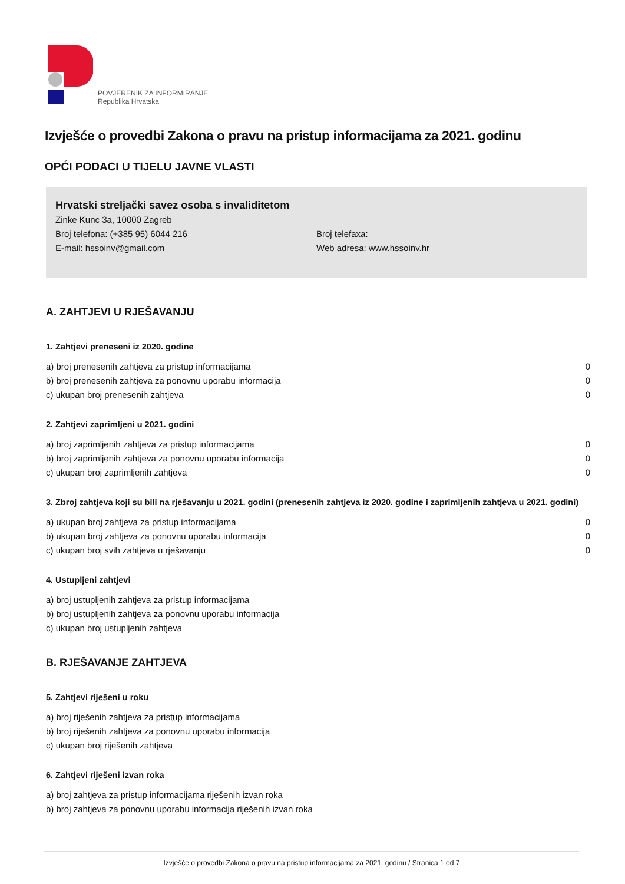POVJERENIK ZA INFORMIRANJE
Republika Hrvatska
Izvješće o provedbi Zakona o pravu na pristup informacijama za 2021. godinu
OPĆI PODACI U TIJELU JAVNE VLASTI
Hrvatski streljački savez osoba s invaliditetom
Zinke Kunc 3a, 10000 Zagreb
Broj telefona: (+385 95) 6044 216 Broj telefaxa:
E-mail: hssoinv@gmail.com Web adresa: www.hssoinv.hr
A. ZAHTJEVI U RJEŠAVANJU
1. Zahtjevi preneseni iz 2020. godine
| a) broj prenesenih zahtjeva za pristup informacijama | 0 |
| b) broj prenesenih zahtjeva za ponovnu uporabu informacija | 0 |
| c) ukupan broj prenesenih zahtjeva | 0 |
2. Zahtjevi zaprimljeni u 2021. godini
| a) broj zaprimljenih zahtjeva za pristup informacijama | 0 |
| b) broj zaprimljenih zahtjeva za ponovnu uporabu informacija | 0 |
| c) ukupan broj zaprimljenih zahtjeva | 0 |
3. Zbroj zahtjeva koji su bili na rješavanju u 2021. godini (prenesenih zahtjeva iz 2020. godine i zaprimljenih zahtjeva u 2021. godini)
| a) ukupan broj zahtjeva za pristup informacijama | 0 |
| b) ukupan broj zahtjeva za ponovnu uporabu informacija | 0 |
| c) ukupan broj svih zahtjeva u rješavanju | 0 |
4. Ustupljeni zahtjevi
| a) broj ustupljenih zahtjeva za pristup informacijama |
| b) broj ustupljenih zahtjeva za ponovnu uporabu informacija |
| c) ukupan broj ustupljenih zahtjeva |
B. RJEŠAVANJE ZAHTJEVA
5. Zahtjevi riješeni u roku
| a) broj riješenih zahtjeva za pristup informacijama |
| b) broj riješenih zahtjeva za ponovnu uporabu informacija |
| c) ukupan broj riješenih zahtjeva |
6. Zahtjevi riješeni izvan roka
| a) broj zahtjeva za pristup informacijama riješenih izvan roka |
| b) broj zahtjeva za ponovnu uporabu informacija riješenih izvan roka |
Izvješće o provedbi Zakona o pravu na pristup informacijama za 2021. godinu / Stranica 1 od 7